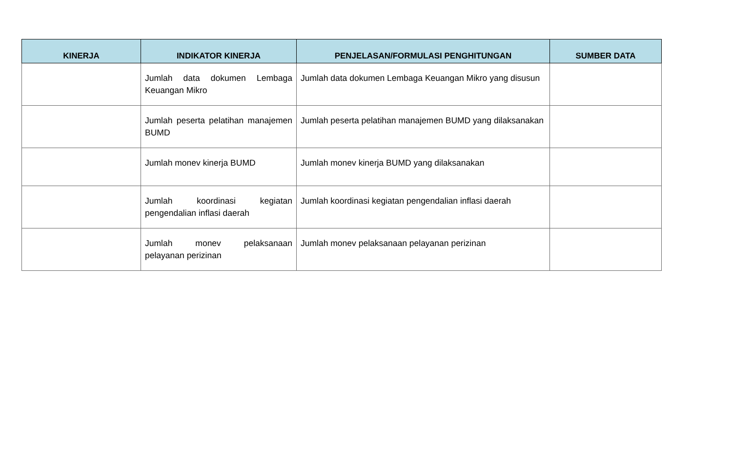| KINERJA | INDIKATOR KINERJA | PENJELASAN/FORMULASI PENGHITUNGAN | SUMBER DATA |
| --- | --- | --- | --- |
| | Jumlah data dokumen Lembaga Keuangan Mikro | Jumlah data dokumen Lembaga Keuangan Mikro yang disusun | |
| | Jumlah peserta pelatihan manajemen BUMD | Jumlah peserta pelatihan manajemen BUMD yang dilaksanakan | |
| | Jumlah monev kinerja BUMD | Jumlah monev kinerja BUMD yang dilaksanakan | |
| | Jumlah koordinasi kegiatan pengendalian inflasi daerah | Jumlah koordinasi kegiatan pengendalian inflasi daerah | |
| | Jumlah monev pelaksanaan pelayanan perizinan | Jumlah monev pelaksanaan pelayanan perizinan | |